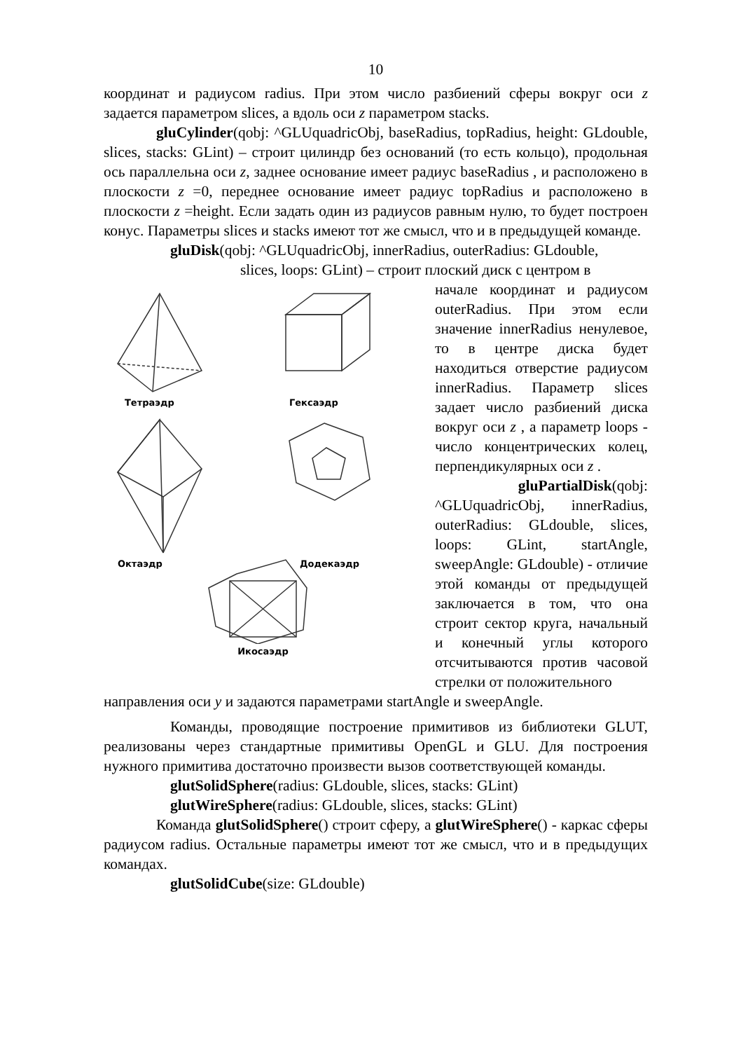10
координат и радиусом radius. При этом число разбиений сферы вокруг оси z задается параметром slices, а вдоль оси z параметром stacks.
gluCylinder(qobj: ^GLUquadricObj, baseRadius, topRadius, height: GLdouble, slices, stacks: GLint) – строит цилиндр без оснований (то есть кольцо), продольная ось параллельна оси z, заднее основание имеет радиус baseRadius , и расположено в плоскости z =0, переднее основание имеет радиус topRadius и расположено в плоскости z =height. Если задать один из радиусов равным нулю, то будет построен конус. Параметры slices и stacks имеют тот же смысл, что и в предыдущей команде.
gluDisk(qobj: ^GLUquadricObj, innerRadius, outerRadius: GLdouble,
slices, loops: GLint) – строит плоский диск с центром в
Тетраэдр
Гексаэдр
Октаэдр
Додекаэдр
Икосаэдр
начале координат и радиусом outerRadius. При этом если значение innerRadius ненулевое, то в центре диска будет находиться отверстие радиусом innerRadius. Параметр slices задает число разбиений диска вокруг оси z , а параметр loops - число концентрических колец, перпендикулярных оси z .
gluPartialDisk(qobj:
^GLUquadricObj, innerRadius, outerRadius: GLdouble, slices, loops: GLint, startAngle, sweepAngle: GLdouble) - отличие этой команды от предыдущей заключается в том, что она строит сектор круга, начальный и конечный углы которого отсчитываются против часовой стрелки от положительного
направления оси y и задаются параметрами startAngle и sweepAngle.
Команды, проводящие построение примитивов из библиотеки GLUT, реализованы через стандартные примитивы OpenGL и GLU. Для построения нужного примитива достаточно произвести вызов соответствующей команды.
glutSolidSphere(radius: GLdouble, slices, stacks: GLint)
glutWireSphere(radius: GLdouble, slices, stacks: GLint)
Команда glutSolidSphere() строит сферу, а glutWireSphere() - каркас сферы радиусом radius. Остальные параметры имеют тот же смысл, что и в предыдущих командах.
glutSolidCube(size: GLdouble)